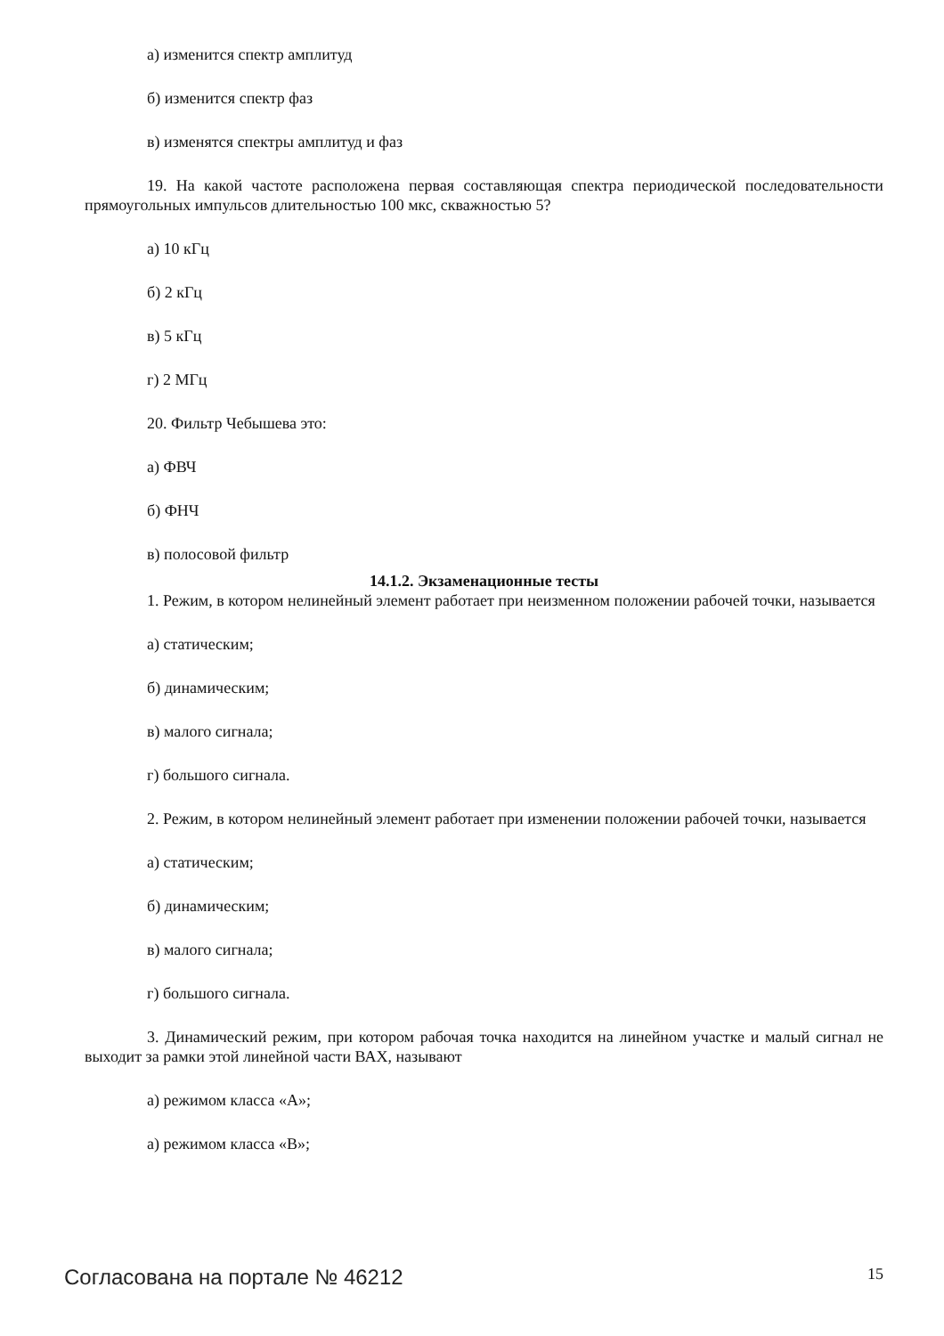а) изменится спектр амплитуд
б) изменится спектр фаз
в) изменятся спектры амплитуд и фаз
19. На какой частоте расположена первая составляющая спектра периодической последовательности прямоугольных импульсов длительностью 100 мкс, скважностью 5?
а) 10 кГц
б) 2 кГц
в) 5 кГц
г) 2 МГц
20. Фильтр Чебышева это:
а) ФВЧ
б) ФНЧ
в) полосовой фильтр
14.1.2. Экзаменационные тесты
1. Режим, в котором нелинейный элемент работает при неизменном положении рабочей точки, называется
а) статическим;
б) динамическим;
в) малого сигнала;
г) большого сигнала.
2. Режим, в котором нелинейный элемент работает при изменении положении рабочей точки, называется
а) статическим;
б) динамическим;
в) малого сигнала;
г) большого сигнала.
3. Динамический режим, при котором рабочая точка находится на линейном участке и малый сигнал не выходит за рамки этой линейной части ВАХ, называют
а) режимом класса «А»;
а) режимом класса «В»;
Согласована на портале № 46212 15